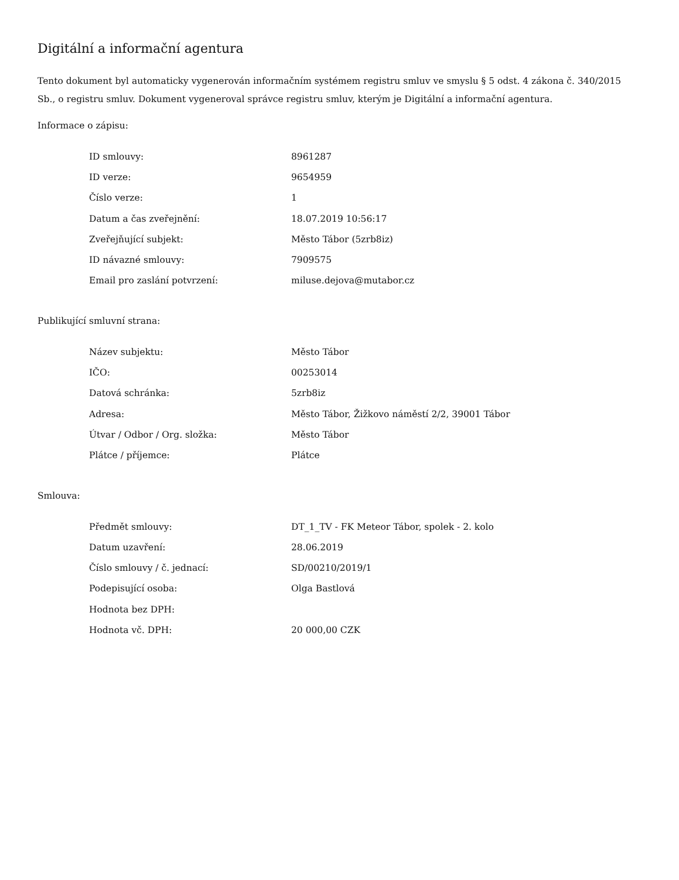Digitální a informační agentura
Tento dokument byl automaticky vygenerován informačním systémem registru smluv ve smyslu § 5 odst. 4 zákona č. 340/2015 Sb., o registru smluv. Dokument vygeneroval správce registru smluv, kterým je Digitální a informační agentura.
Informace o zápisu:
| ID smlouvy: | 8961287 |
| ID verze: | 9654959 |
| Číslo verze: | 1 |
| Datum a čas zveřejnění: | 18.07.2019 10:56:17 |
| Zveřejňující subjekt: | Město Tábor (5zrb8iz) |
| ID návazné smlouvy: | 7909575 |
| Email pro zaslání potvrzení: | miluse.dejova@mutabor.cz |
Publikující smluvní strana:
| Název subjektu: | Město Tábor |
| IČO: | 00253014 |
| Datová schránka: | 5zrb8iz |
| Adresa: | Město Tábor, Žižkovo náměstí 2/2, 39001 Tábor |
| Útvar / Odbor / Org. složka: | Město Tábor |
| Plátce / příjemce: | Plátce |
Smlouva:
| Předmět smlouvy: | DT_1_TV - FK Meteor Tábor, spolek - 2. kolo |
| Datum uzavření: | 28.06.2019 |
| Číslo smlouvy / č. jednací: | SD/00210/2019/1 |
| Podepisující osoba: | Olga Bastlová |
| Hodnota bez DPH: | |
| Hodnota vč. DPH: | 20 000,00 CZK |